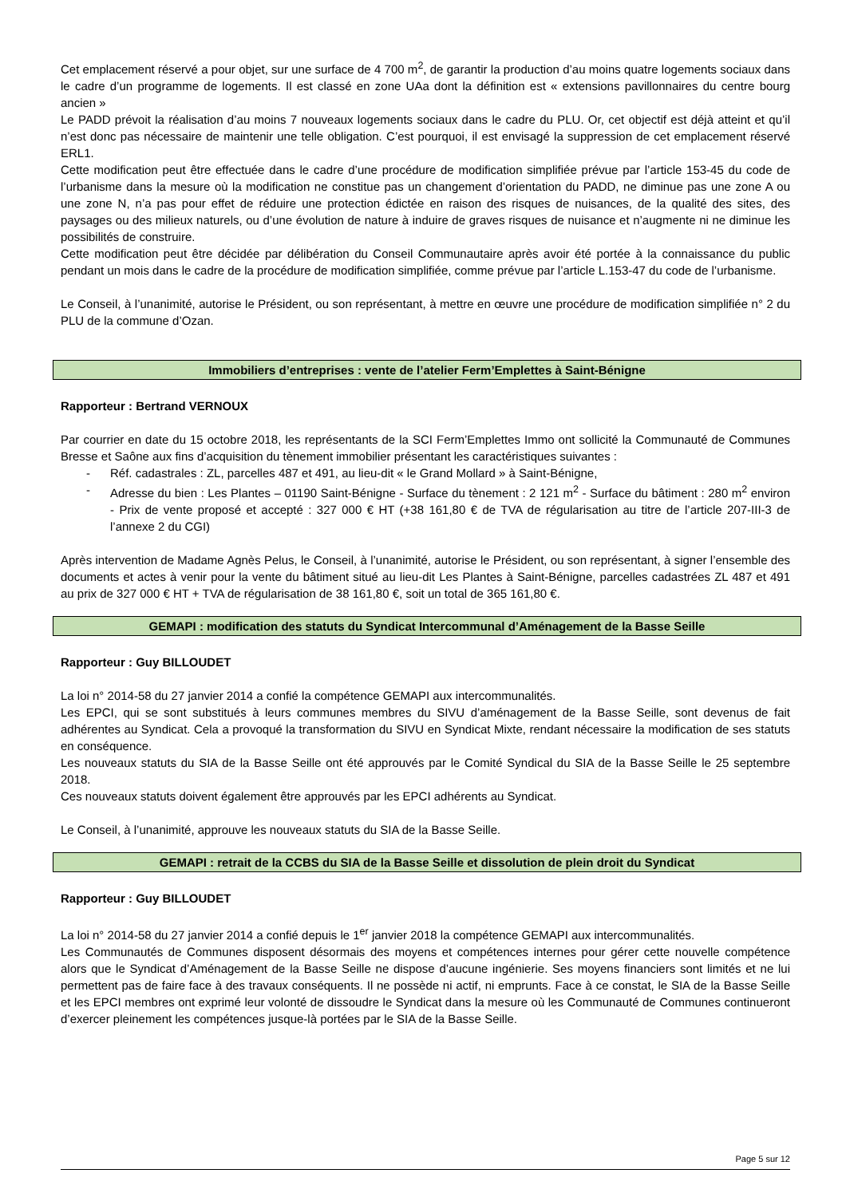Cet emplacement réservé a pour objet, sur une surface de 4 700 m<sup>2</sup>, de garantir la production d’au moins quatre logements sociaux dans le cadre d’un programme de logements. Il est classé en zone UAa dont la définition est « extensions pavillonnaires du centre bourg ancien »
Le PADD prévoit la réalisation d’au moins 7 nouveaux logements sociaux dans le cadre du PLU. Or, cet objectif est déjà atteint et qu’il n’est donc pas nécessaire de maintenir une telle obligation. C’est pourquoi, il est envisagé la suppression de cet emplacement réservé ERL1.
Cette modification peut être effectuée dans le cadre d’une procédure de modification simplifiée prévue par l’article 153-45 du code de l’urbanisme dans la mesure où la modification ne constitue pas un changement d’orientation du PADD, ne diminue pas une zone A ou une zone N, n’a pas pour effet de réduire une protection édictée en raison des risques de nuisances, de la qualité des sites, des paysages ou des milieux naturels, ou d’une évolution de nature à induire de graves risques de nuisance et n’augmente ni ne diminue les possibilités de construire.
Cette modification peut être décidée par délibération du Conseil Communautaire après avoir été portée à la connaissance du public pendant un mois dans le cadre de la procédure de modification simplifiée, comme prévue par l’article L.153-47 du code de l’urbanisme.
Le Conseil, à l’unanimité, autorise le Président, ou son représentant, à mettre en œuvre une procédure de modification simplifiée n° 2 du PLU de la commune d’Ozan.
Immobiliers d’entreprises : vente de l’atelier Ferm’Emplettes à Saint-Bénigne
Rapporteur : Bertrand VERNOUX
Par courrier en date du 15 octobre 2018, les représentants de la SCI Ferm’Emplettes Immo ont sollicité la Communauté de Communes Bresse et Saône aux fins d’acquisition du tènement immobilier présentant les caractéristiques suivantes :
- Réf. cadastrales : ZL, parcelles 487 et 491, au lieu-dit « le Grand Mollard » à Saint-Bénigne,
- Adresse du bien : Les Plantes – 01190 Saint-Bénigne - Surface du tènement : 2 121 m<sup>2</sup> - Surface du bâtiment : 280 m<sup>2</sup> environ - Prix de vente proposé et accepté : 327 000 € HT (+38 161,80 € de TVA de régularisation au titre de l’article 207-III-3 de l’annexe 2 du CGI)
Après intervention de Madame Agnès Pelus, le Conseil, à l’unanimité, autorise le Président, ou son représentant, à signer l’ensemble des documents et actes à venir pour la vente du bâtiment situé au lieu-dit Les Plantes à Saint-Bénigne, parcelles cadastrées ZL 487 et 491 au prix de 327 000 € HT + TVA de régularisation de 38 161,80 €, soit un total de 365 161,80 €.
GEMAPI : modification des statuts du Syndicat Intercommunal d’Aménagement de la Basse Seille
Rapporteur : Guy BILLOUDET
La loi n° 2014-58 du 27 janvier 2014 a confié la compétence GEMAPI aux intercommunalités.
Les EPCI, qui se sont substitués à leurs communes membres du SIVU d’aménagement de la Basse Seille, sont devenus de fait adhérentes au Syndicat. Cela a provoqué la transformation du SIVU en Syndicat Mixte, rendant nécessaire la modification de ses statuts en conséquence.
Les nouveaux statuts du SIA de la Basse Seille ont été approuvés par le Comité Syndical du SIA de la Basse Seille le 25 septembre 2018.
Ces nouveaux statuts doivent également être approuvés par les EPCI adhérents au Syndicat.
Le Conseil, à l’unanimité, approuve les nouveaux statuts du SIA de la Basse Seille.
GEMAPI : retrait de la CCBS du SIA de la Basse Seille et dissolution de plein droit du Syndicat
Rapporteur : Guy BILLOUDET
La loi n° 2014-58 du 27 janvier 2014 a confié depuis le 1<sup>er</sup> janvier 2018 la compétence GEMAPI aux intercommunalités.
Les Communautés de Communes disposent désormais des moyens et compétences internes pour gérer cette nouvelle compétence alors que le Syndicat d’Aménagement de la Basse Seille ne dispose d’aucune ingénierie. Ses moyens financiers sont limités et ne lui permettent pas de faire face à des travaux conséquents. Il ne possède ni actif, ni emprunts. Face à ce constat, le SIA de la Basse Seille et les EPCI membres ont exprimé leur volonté de dissoudre le Syndicat dans la mesure où les Communauté de Communes continueront d’exercer pleinement les compétences jusque-là portées par le SIA de la Basse Seille.
Page 5 sur 12